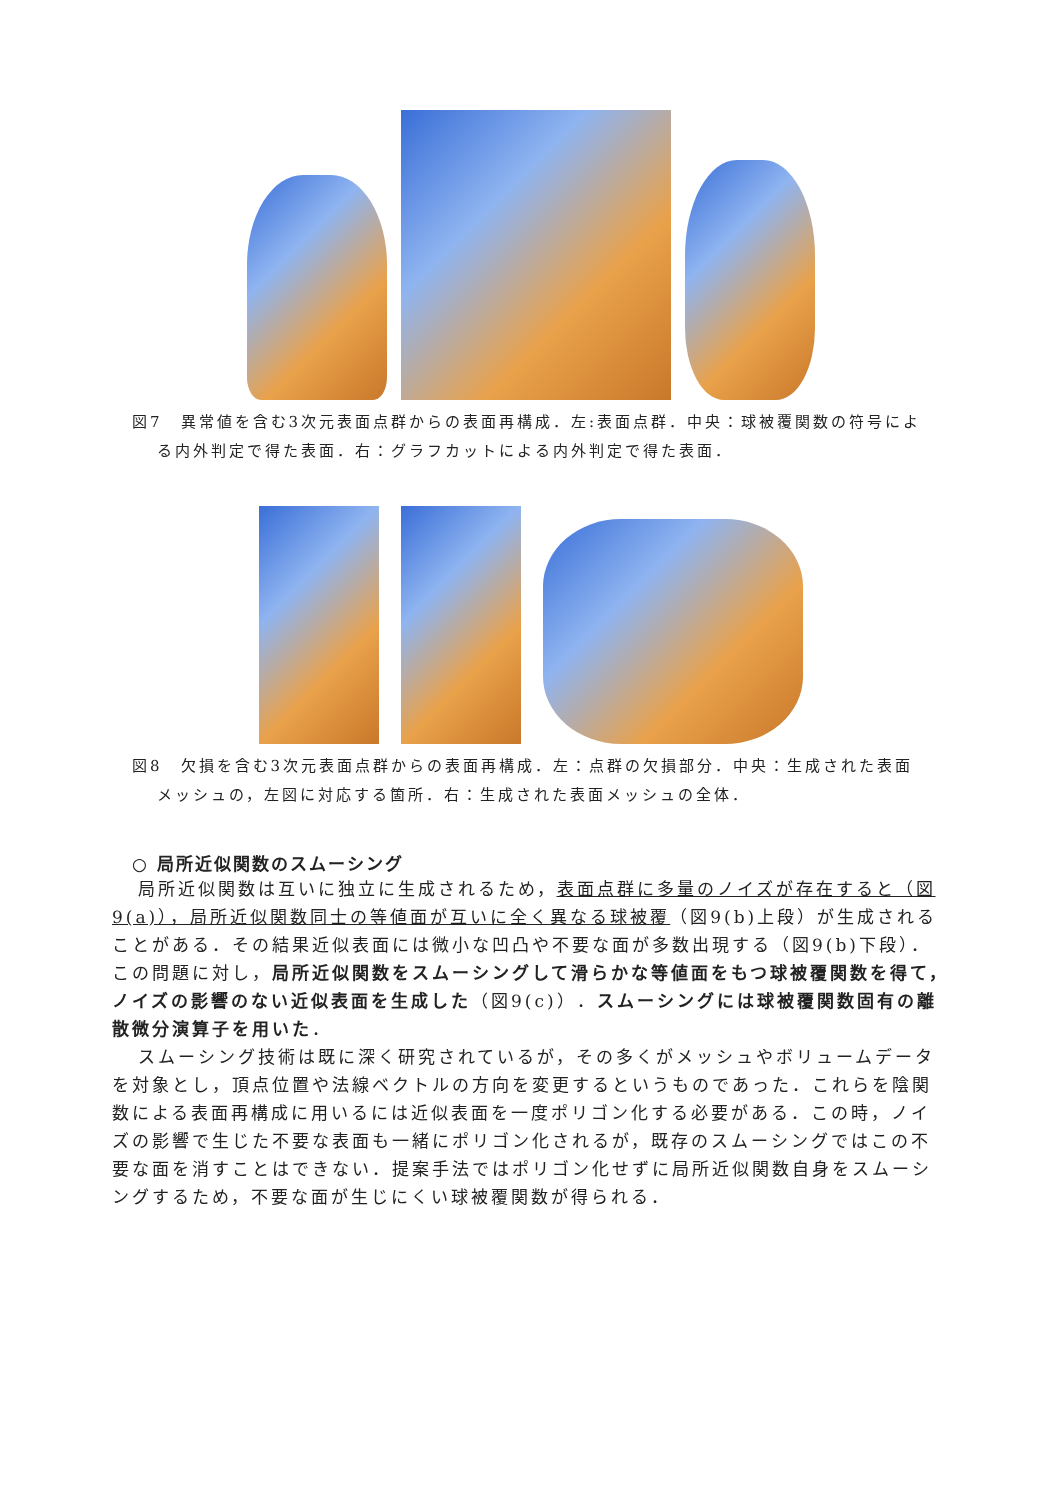図7　異常値を含む3次元表面点群からの表面再構成．左:表面点群．中央：球被覆関数の符号による内外判定で得た表面．右：グラフカットによる内外判定で得た表面．
図8　欠損を含む3次元表面点群からの表面再構成．左：点群の欠損部分．中央：生成された表面メッシュの，左図に対応する箇所．右：生成された表面メッシュの全体．
○ 局所近似関数のスムーシング
局所近似関数は互いに独立に生成されるため，表面点群に多量のノイズが存在すると（図9(a)），局所近似関数同士の等値面が互いに全く異なる球被覆（図9(b)上段）が生成されることがある．その結果近似表面には微小な凹凸や不要な面が多数出現する（図9(b)下段）．この問題に対し，局所近似関数をスムーシングして滑らかな等値面をもつ球被覆関数を得て，ノイズの影響のない近似表面を生成した（図9(c)）．スムーシングには球被覆関数固有の離散微分演算子を用いた．
スムーシング技術は既に深く研究されているが，その多くがメッシュやボリュームデータを対象とし，頂点位置や法線ベクトルの方向を変更するというものであった．これらを陰関数による表面再構成に用いるには近似表面を一度ポリゴン化する必要がある．この時，ノイズの影響で生じた不要な表面も一緒にポリゴン化されるが，既存のスムーシングではこの不要な面を消すことはできない．提案手法ではポリゴン化せずに局所近似関数自身をスムーシングするため，不要な面が生じにくい球被覆関数が得られる．